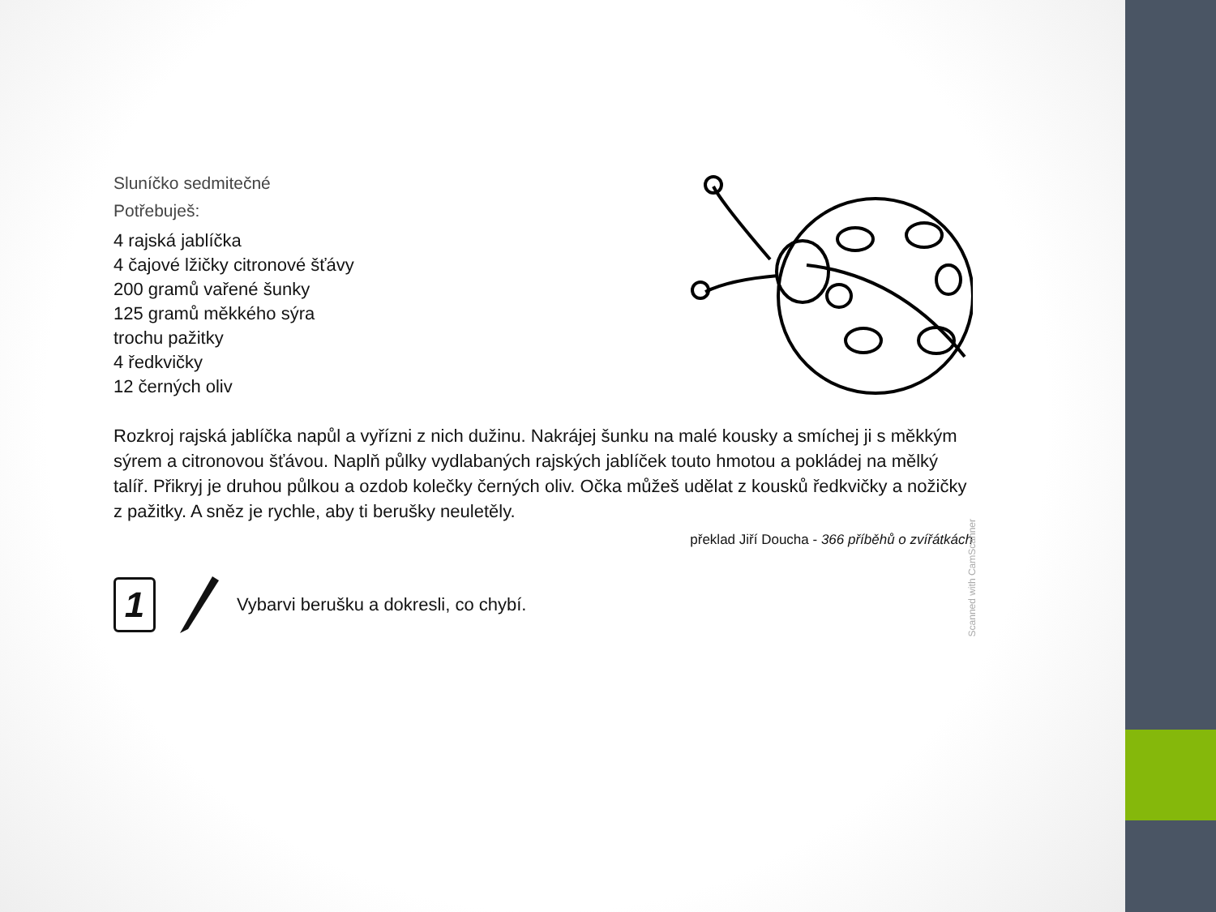Sluníčko sedmitečné
Potřebuješ:
4 rajská jablíčka
4 čajové lžičky citronové šťávy
200 gramů vařené šunky
125 gramů měkkého sýra
trochu pažitky
4 ředkvičky
12 černých oliv
Rozkroj rajská jablíčka napůl a vyřízni z nich dužinu. Nakrájej šunku na malé kousky a smíchej ji s měkkým sýrem a citronovou šťávou. Naplň půlky vydlabaných rajských jablíček touto hmotou a pokládej na mělký talíř. Přikryj je druhou půlkou a ozdob kolečky černých oliv. Očka můžeš udělat z kousků ředkvičky a nožičky z pažitky. A sněz je rychle, aby ti berušky neuletěly.
překlad Jiří Doucha - 366 příběhů o zvířátkách
1
Vybarvi berušku a dokresli, co chybí.
Scanned with CamScanner